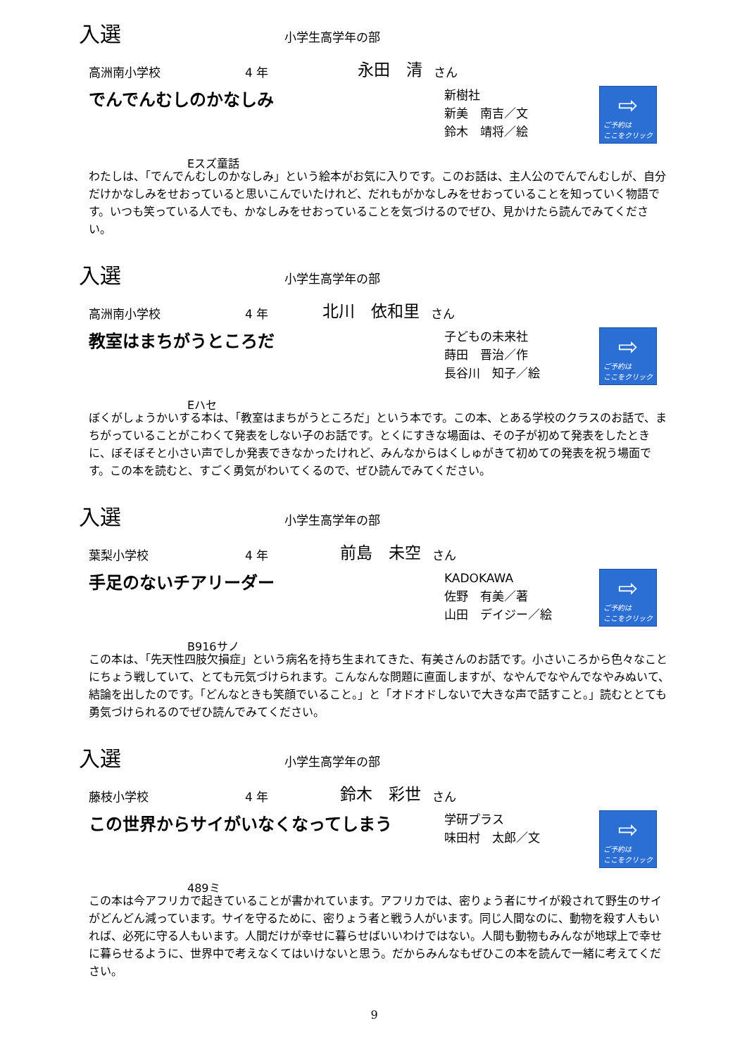入選
小学生高学年の部
高洲南小学校 4 年 永田　清 さん
でんでんむしのかなしみ
Eスズ童話
新樹社
新美　南吉／文
鈴木　靖将／絵
⇨
ご予約は
ここをクリック
わたしは、「でんでんむしのかなしみ」という絵本がお気に入りです。このお話は、主人公のでんでんむしが、自分だけかなしみをせおっていると思いこんでいたけれど、だれもがかなしみをせおっていることを知っていく物語です。いつも笑っている人でも、かなしみをせおっていることを気づけるのでぜひ、見かけたら読んでみてください。
入選
小学生高学年の部
高洲南小学校 4 年 北川　依和里 さん
教室はまちがうところだ
Eハセ
子どもの未来社
蒔田　晋治／作
長谷川　知子／絵
⇨
ご予約は
ここをクリック
ぼくがしょうかいする本は、「教室はまちがうところだ」という本です。この本、とある学校のクラスのお話で、まちがっていることがこわくて発表をしない子のお話です。とくにすきな場面は、その子が初めて発表をしたときに、ぼそぼそと小さい声でしか発表できなかったけれど、みんなからはくしゅがきて初めての発表を祝う場面です。この本を読むと、すごく勇気がわいてくるので、ぜひ読んでみてください。
入選
小学生高学年の部
葉梨小学校 4 年 前島　未空 さん
手足のないチアリーダー
B916サノ
KADOKAWA
佐野　有美／著
山田　デイジー／絵
⇨
ご予約は
ここをクリック
この本は、「先天性四肢欠損症」という病名を持ち生まれてきた、有美さんのお話です。小さいころから色々なことにちょう戦していて、とても元気づけられます。こんなんな問題に直面しますが、なやんでなやんでなやみぬいて、結論を出したのです。「どんなときも笑顔でいること。」と「オドオドしないで大きな声で話すこと。」読むととても勇気づけられるのでぜひ読んでみてください。
入選
小学生高学年の部
藤枝小学校 4 年 鈴木　彩世 さん
この世界からサイがいなくなってしまう
489ミ
学研プラス
味田村　太郎／文
⇨
ご予約は
ここをクリック
この本は今アフリカで起きていることが書かれています。アフリカでは、密りょう者にサイが殺されて野生のサイがどんどん減っています。サイを守るために、密りょう者と戦う人がいます。同じ人間なのに、動物を殺す人もいれば、必死に守る人もいます。人間だけが幸せに暮らせばいいわけではない。人間も動物もみんなが地球上で幸せに暮らせるように、世界中で考えなくてはいけないと思う。だからみんなもぜひこの本を読んで一緒に考えてください。
9